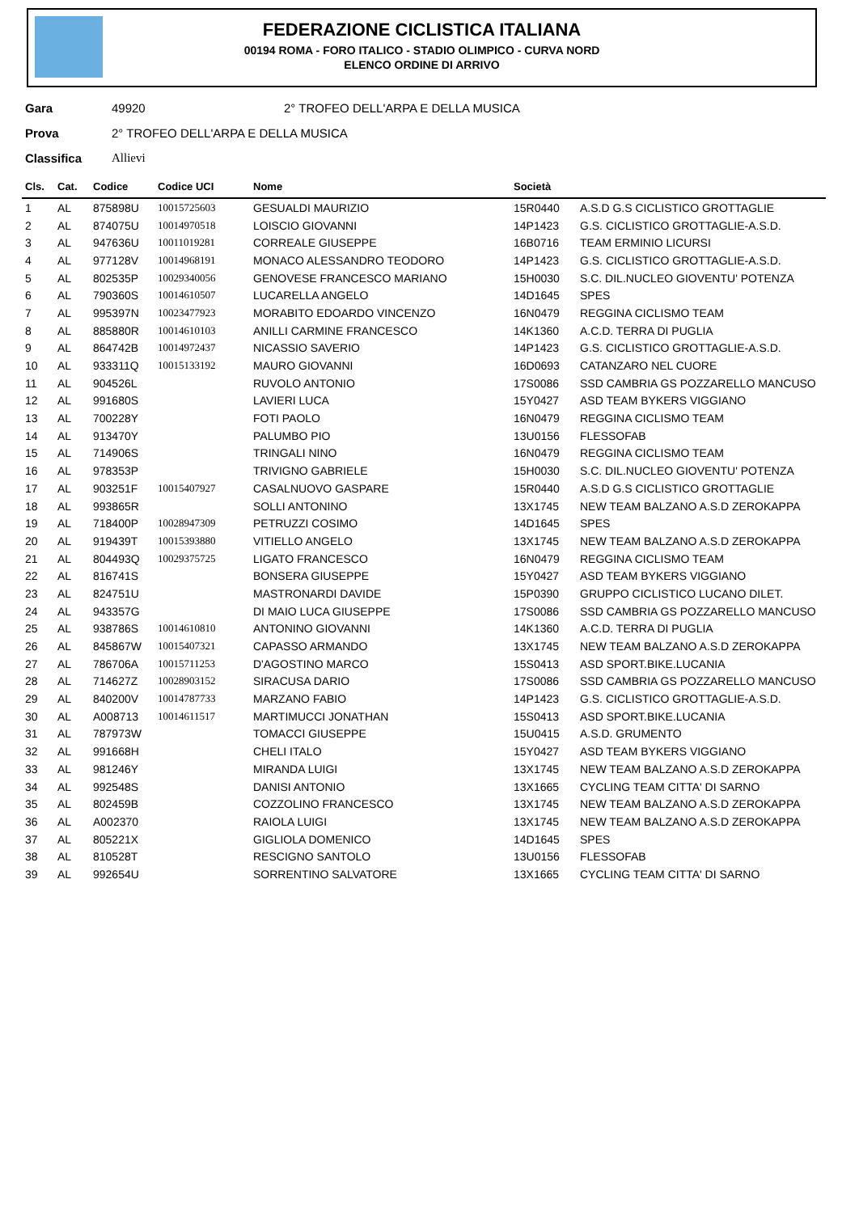FEDERAZIONE CICLISTICA ITALIANA
00194 ROMA - FORO ITALICO - STADIO OLIMPICO - CURVA NORD
ELENCO ORDINE DI ARRIVO
Gara 49920 2° TROFEO DELL'ARPA E DELLA MUSICA
Prova 2° TROFEO DELL'ARPA E DELLA MUSICA
Classifica Allievi
| Cls. | Cat. | Codice | Codice UCI | Nome | Società | |
| --- | --- | --- | --- | --- | --- | --- |
| 1 | AL | 875898U | 10015725603 | GESUALDI MAURIZIO | 15R0440 | A.S.D G.S CICLISTICO GROTTAGLIE |
| 2 | AL | 874075U | 10014970518 | LOISCIO GIOVANNI | 14P1423 | G.S. CICLISTICO GROTTAGLIE-A.S.D. |
| 3 | AL | 947636U | 10011019281 | CORREALE GIUSEPPE | 16B0716 | TEAM ERMINIO LICURSI |
| 4 | AL | 977128V | 10014968191 | MONACO ALESSANDRO TEODORO | 14P1423 | G.S. CICLISTICO GROTTAGLIE-A.S.D. |
| 5 | AL | 802535P | 10029340056 | GENOVESE FRANCESCO MARIANO | 15H0030 | S.C. DIL.NUCLEO GIOVENTU' POTENZA |
| 6 | AL | 790360S | 10014610507 | LUCARELLA ANGELO | 14D1645 | SPES |
| 7 | AL | 995397N | 10023477923 | MORABITO EDOARDO VINCENZO | 16N0479 | REGGINA CICLISMO TEAM |
| 8 | AL | 885880R | 10014610103 | ANILLI CARMINE FRANCESCO | 14K1360 | A.C.D. TERRA DI PUGLIA |
| 9 | AL | 864742B | 10014972437 | NICASSIO SAVERIO | 14P1423 | G.S. CICLISTICO GROTTAGLIE-A.S.D. |
| 10 | AL | 933311Q | 10015133192 | MAURO GIOVANNI | 16D0693 | CATANZARO NEL CUORE |
| 11 | AL | 904526L | | RUVOLO ANTONIO | 17S0086 | SSD CAMBRIA GS POZZARELLO MANCUSO |
| 12 | AL | 991680S | | LAVIERI LUCA | 15Y0427 | ASD TEAM BYKERS VIGGIANO |
| 13 | AL | 700228Y | | FOTI PAOLO | 16N0479 | REGGINA CICLISMO TEAM |
| 14 | AL | 913470Y | | PALUMBO PIO | 13U0156 | FLESSOFAB |
| 15 | AL | 714906S | | TRINGALI NINO | 16N0479 | REGGINA CICLISMO TEAM |
| 16 | AL | 978353P | | TRIVIGNO GABRIELE | 15H0030 | S.C. DIL.NUCLEO GIOVENTU' POTENZA |
| 17 | AL | 903251F | 10015407927 | CASALNUOVO GASPARE | 15R0440 | A.S.D G.S CICLISTICO GROTTAGLIE |
| 18 | AL | 993865R | | SOLLI ANTONINO | 13X1745 | NEW TEAM BALZANO A.S.D ZEROKAPPA |
| 19 | AL | 718400P | 10028947309 | PETRUZZI COSIMO | 14D1645 | SPES |
| 20 | AL | 919439T | 10015393880 | VITIELLO ANGELO | 13X1745 | NEW TEAM BALZANO A.S.D ZEROKAPPA |
| 21 | AL | 804493Q | 10029375725 | LIGATO FRANCESCO | 16N0479 | REGGINA CICLISMO TEAM |
| 22 | AL | 816741S | | BONSERA GIUSEPPE | 15Y0427 | ASD TEAM BYKERS VIGGIANO |
| 23 | AL | 824751U | | MASTRONARDI DAVIDE | 15P0390 | GRUPPO CICLISTICO LUCANO DILET. |
| 24 | AL | 943357G | | DI MAIO LUCA GIUSEPPE | 17S0086 | SSD CAMBRIA GS POZZARELLO MANCUSO |
| 25 | AL | 938786S | 10014610810 | ANTONINO GIOVANNI | 14K1360 | A.C.D. TERRA DI PUGLIA |
| 26 | AL | 845867W | 10015407321 | CAPASSO ARMANDO | 13X1745 | NEW TEAM BALZANO A.S.D ZEROKAPPA |
| 27 | AL | 786706A | 10015711253 | D'AGOSTINO MARCO | 15S0413 | ASD SPORT.BIKE.LUCANIA |
| 28 | AL | 714627Z | 10028903152 | SIRACUSA DARIO | 17S0086 | SSD CAMBRIA GS POZZARELLO MANCUSO |
| 29 | AL | 840200V | 10014787733 | MARZANO FABIO | 14P1423 | G.S. CICLISTICO GROTTAGLIE-A.S.D. |
| 30 | AL | A008713 | 10014611517 | MARTIMUCCI JONATHAN | 15S0413 | ASD SPORT.BIKE.LUCANIA |
| 31 | AL | 787973W | | TOMACCI GIUSEPPE | 15U0415 | A.S.D. GRUMENTO |
| 32 | AL | 991668H | | CHELI ITALO | 15Y0427 | ASD TEAM BYKERS VIGGIANO |
| 33 | AL | 981246Y | | MIRANDA LUIGI | 13X1745 | NEW TEAM BALZANO A.S.D ZEROKAPPA |
| 34 | AL | 992548S | | DANISI ANTONIO | 13X1665 | CYCLING TEAM CITTA' DI SARNO |
| 35 | AL | 802459B | | COZZOLINO FRANCESCO | 13X1745 | NEW TEAM BALZANO A.S.D ZEROKAPPA |
| 36 | AL | A002370 | | RAIOLA LUIGI | 13X1745 | NEW TEAM BALZANO A.S.D ZEROKAPPA |
| 37 | AL | 805221X | | GIGLIOLA DOMENICO | 14D1645 | SPES |
| 38 | AL | 810528T | | RESCIGNO SANTOLO | 13U0156 | FLESSOFAB |
| 39 | AL | 992654U | | SORRENTINO SALVATORE | 13X1665 | CYCLING TEAM CITTA' DI SARNO |